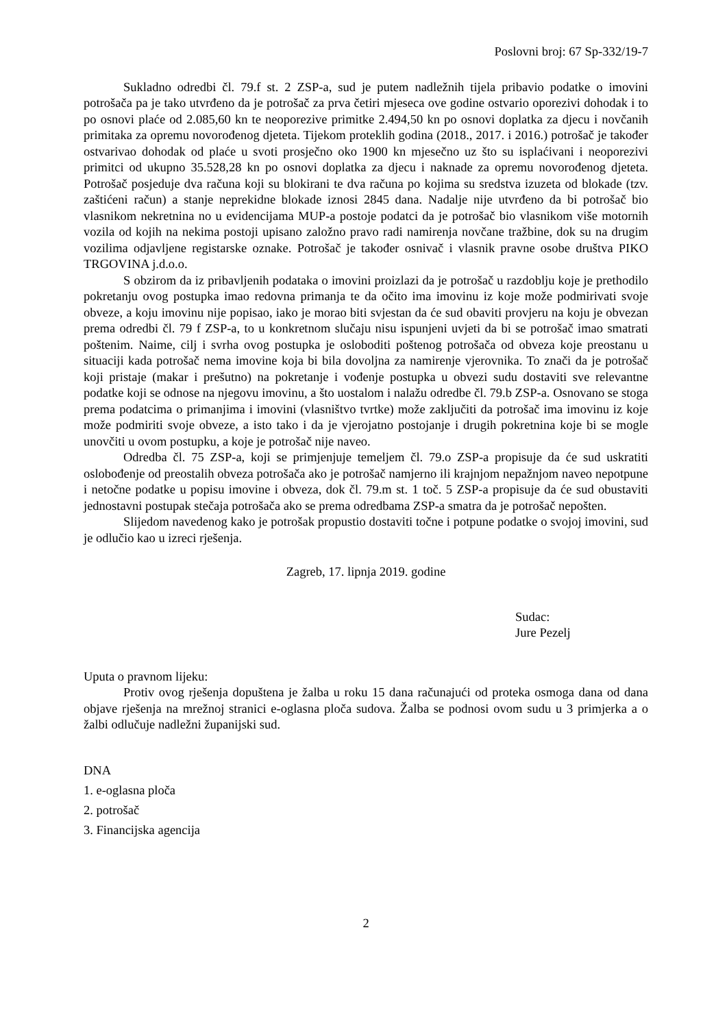Poslovni broj: 67 Sp-332/19-7
Sukladno odredbi čl. 79.f st. 2 ZSP-a, sud je putem nadležnih tijela pribavio podatke o imovini potrošača pa je tako utvrđeno da je potrošač za prva četiri mjeseca ove godine ostvario oporezivi dohodak i to po osnovi plaće od 2.085,60 kn te neoporezive primitke 2.494,50 kn po osnovi doplatka za djecu i novčanih primitaka za opremu novorođenog djeteta. Tijekom proteklih godina (2018., 2017. i 2016.) potrošač je također ostvarivao dohodak od plaće u svoti prosječno oko 1900 kn mjesečno uz što su isplaćivani i neoporezivi primitci od ukupno 35.528,28 kn po osnovi doplatka za djecu i naknade za opremu novorođenog djeteta. Potrošač posjeduje dva računa koji su blokirani te dva računa po kojima su sredstva izuzeta od blokade (tzv. zaštićeni račun) a stanje neprekidne blokade iznosi 2845 dana. Nadalje nije utvrđeno da bi potrošač bio vlasnikom nekretnina no u evidencijama MUP-a postoje podatci da je potrošač bio vlasnikom više motornih vozila od kojih na nekima postoji upisano založno pravo radi namirenja novčane tražbine, dok su na drugim vozilima odjavljene registarske oznake. Potrošač je također osnivač i vlasnik pravne osobe društva PIKO TRGOVINA j.d.o.o.
S obzirom da iz pribavljenih podataka o imovini proizlazi da je potrošač u razdoblju koje je prethodilo pokretanju ovog postupka imao redovna primanja te da očito ima imovinu iz koje može podmirivati svoje obveze, a koju imovinu nije popisao, iako je morao biti svjestan da će sud obaviti provjeru na koju je obvezan prema odredbi čl. 79 f ZSP-a, to u konkretnom slučaju nisu ispunjeni uvjeti da bi se potrošač imao smatrati poštenim. Naime, cilj i svrha ovog postupka je osloboditi poštenog potrošača od obveza koje preostanu u situaciji kada potrošač nema imovine koja bi bila dovoljna za namirenje vjerovnika. To znači da je potrošač koji pristaje (makar i prešutno) na pokretanje i vođenje postupka u obvezi sudu dostaviti sve relevantne podatke koji se odnose na njegovu imovinu, a što uostalom i nalažu odredbe čl. 79.b ZSP-a. Osnovano se stoga prema podatcima o primanjima i imovini (vlasništvo tvrtke) može zaključiti da potrošač ima imovinu iz koje može podmiriti svoje obveze, a isto tako i da je vjerojatno postojanje i drugih pokretnina koje bi se mogle unovčiti u ovom postupku, a koje je potrošač nije naveo.
Odredba čl. 75 ZSP-a, koji se primjenjuje temeljem čl. 79.o ZSP-a propisuje da će sud uskratiti oslobođenje od preostalih obveza potrošača ako je potrošač namjerno ili krajnjom nepažnjom naveo nepotpune i netočne podatke u popisu imovine i obveza, dok čl. 79.m st. 1 toč. 5 ZSP-a propisuje da će sud obustaviti jednostavni postupak stečaja potrošača ako se prema odredbama ZSP-a smatra da je potrošač nepošten.
Slijedom navedenog kako je potrošak propustio dostaviti točne i potpune podatke o svojoj imovini, sud je odlučio kao u izreci rješenja.
Zagreb, 17. lipnja 2019. godine
Sudac:
Jure Pezelj
Uputa o pravnom lijeku:
Protiv ovog rješenja dopuštena je žalba u roku 15 dana računajući od proteka osmoga dana od dana objave rješenja na mrežnoj stranici e-oglasna ploča sudova. Žalba se podnosi ovom sudu u 3 primjerka a o žalbi odlučuje nadležni županijski sud.
DNA
1. e-oglasna ploča
2. potrošač
3. Financijska agencija
2